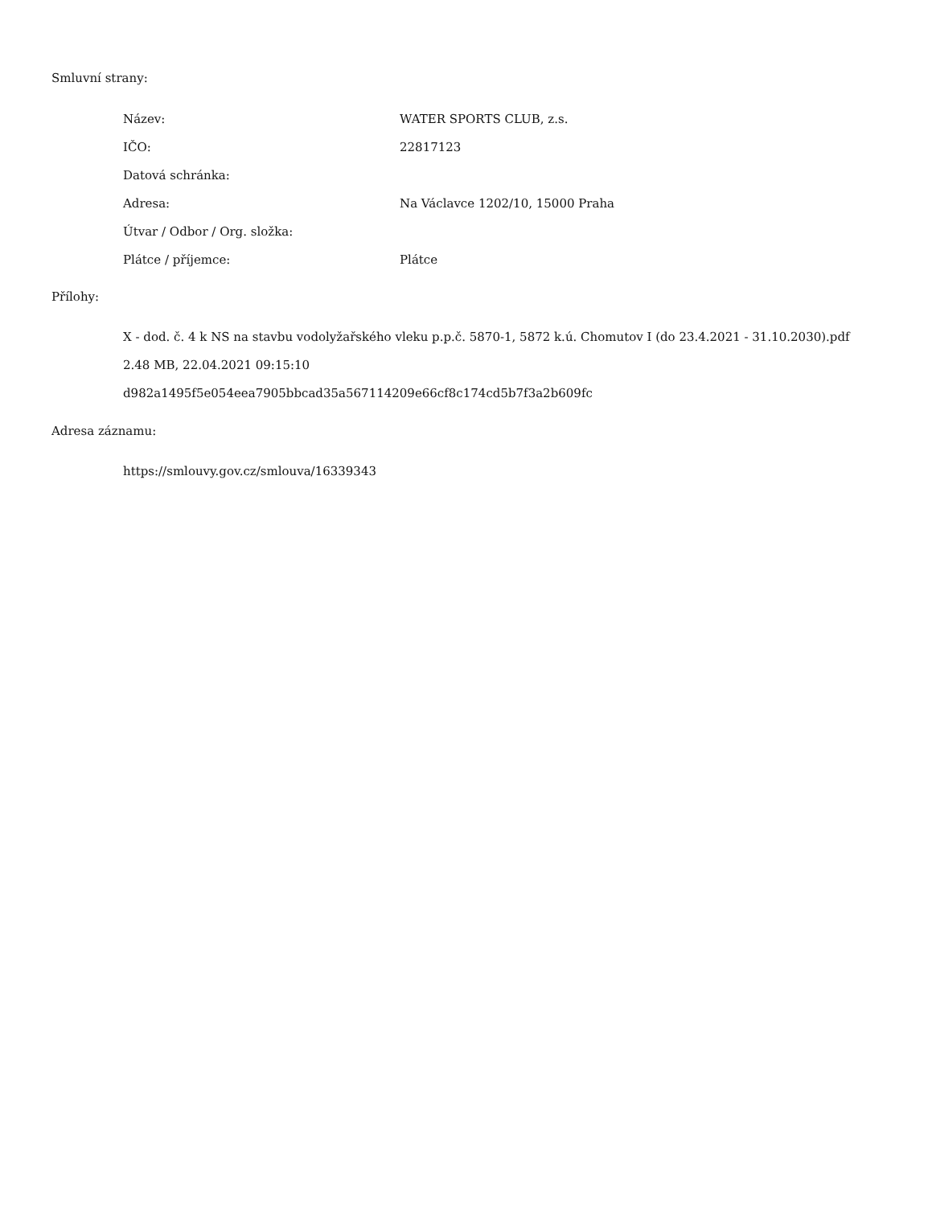Smluvní strany:
| Název: | WATER SPORTS CLUB, z.s. |
| IČO: | 22817123 |
| Datová schránka: | |
| Adresa: | Na Václavce 1202/10, 15000 Praha |
| Útvar / Odbor / Org. složka: | |
| Plátce / příjemce: | Plátce |
Přílohy:
X - dod. č. 4 k NS na stavbu vodolyžařského vleku p.p.č. 5870-1, 5872 k.ú. Chomutov I (do 23.4.2021 - 31.10.2030).pdf
2.48 MB, 22.04.2021 09:15:10
d982a1495f5e054eea7905bbcad35a567114209e66cf8c174cd5b7f3a2b609fc
Adresa záznamu:
https://smlouvy.gov.cz/smlouva/16339343